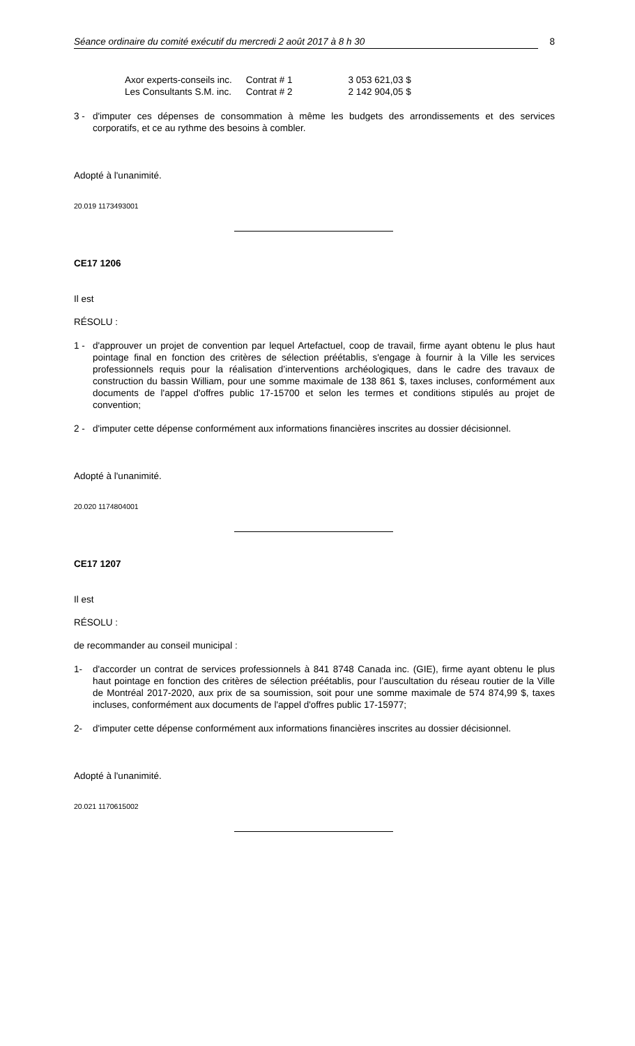Séance ordinaire du comité exécutif du mercredi 2 août 2017 à 8 h 30 8
| Axor experts-conseils inc. | Contrat # 1 | 3 053 621,03 $ |
| Les Consultants S.M. inc. | Contrat # 2 | 2 142 904,05 $ |
3 - d'imputer ces dépenses de consommation à même les budgets des arrondissements et des services corporatifs, et ce au rythme des besoins à combler.
Adopté à l'unanimité.
20.019 1173493001
CE17 1206
Il est
RÉSOLU :
1 - d'approuver un projet de convention par lequel Artefactuel, coop de travail, firme ayant obtenu le plus haut pointage final en fonction des critères de sélection préétablis, s'engage à fournir à la Ville les services professionnels requis pour la réalisation d’interventions archéologiques, dans le cadre des travaux de construction du bassin William, pour une somme maximale de 138 861 $, taxes incluses, conformément aux documents de l'appel d'offres public 17-15700 et selon les termes et conditions stipulés au projet de convention;
2 - d'imputer cette dépense conformément aux informations financières inscrites au dossier décisionnel.
Adopté à l'unanimité.
20.020 1174804001
CE17 1207
Il est
RÉSOLU :
de recommander au conseil municipal :
1- d'accorder un contrat de services professionnels à 841 8748 Canada inc. (GIE), firme ayant obtenu le plus haut pointage en fonction des critères de sélection préétablis, pour l’auscultation du réseau routier de la Ville de Montréal 2017-2020, aux prix de sa soumission, soit pour une somme maximale de 574 874,99 $, taxes incluses, conformément aux documents de l'appel d'offres public 17-15977;
2- d'imputer cette dépense conformément aux informations financières inscrites au dossier décisionnel.
Adopté à l'unanimité.
20.021 1170615002